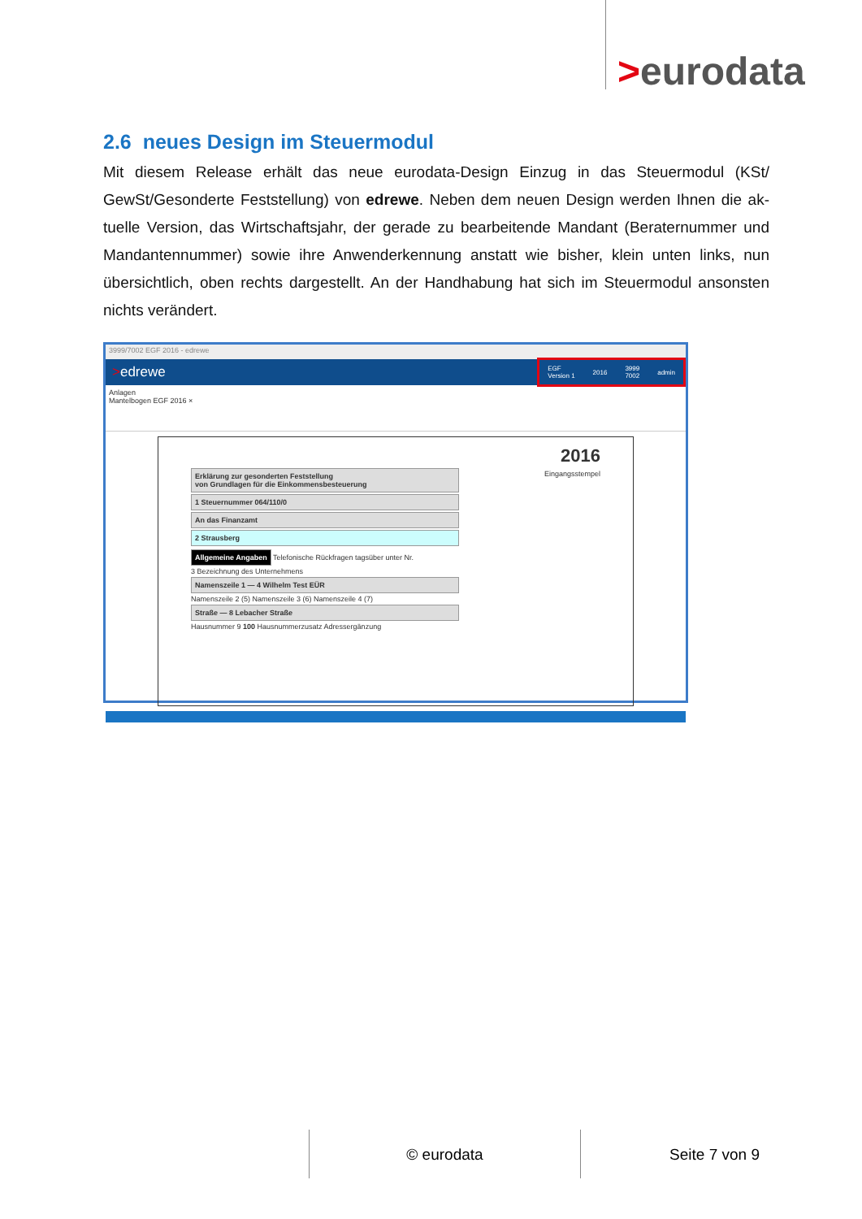>eurodata
2.6 neues Design im Steuermodul
Mit diesem Release erhält das neue eurodata-Design Einzug in das Steuermodul (KSt/ GewSt/Gesonderte Feststellung) von edrewe. Neben dem neuen Design werden Ihnen die ak-tuelle Version, das Wirtschaftsjahr, der gerade zu bearbeitende Mandant (Beraternummer und Mandantennummer) sowie ihre Anwenderkennung anstatt wie bisher, klein unten links, nun übersichtlich, oben rechts dargestellt. An der Handhabung hat sich im Steuermodul ansonsten nichts verändert.
3999/7002 EGF 2016 - edrewe
>edrewe
EGF
Version 1 2016 3999
7002 admin
Anlagen
Mantelbogen EGF 2016 ×
2016
Erklärung zur gesonderten Feststellung
von Grundlagen für die Einkommensbesteuerung
Eingangsstempel
1 Steuernummer 064/110/0
An das Finanzamt
2 Strausberg
Allgemeine Angaben
Telefonische Rückfragen tagsüber unter Nr.
3 Bezeichnung des Unternehmens
Namenszeile 1 — 4 Wilhelm Test EÜR
Namenszeile 2 (5) Namenszeile 3 (6) Namenszeile 4 (7)
Straße — 8 Lebacher Straße
Hausnummer 9 100 Hausnummerzusatz Adressergänzung
© eurodata Seite 7 von 9